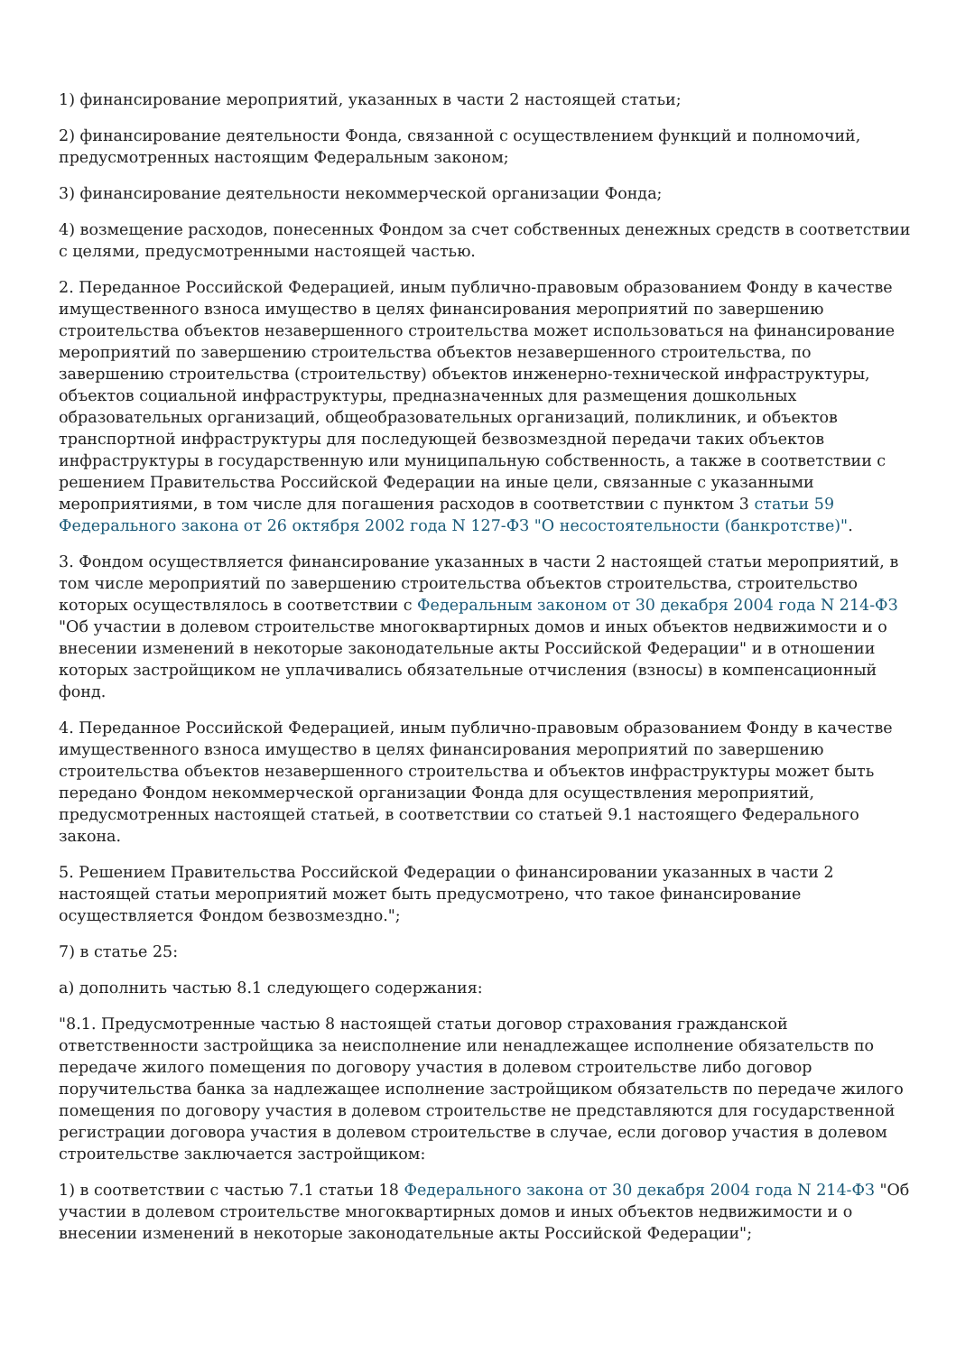1) финансирование мероприятий, указанных в части 2 настоящей статьи;
2) финансирование деятельности Фонда, связанной с осуществлением функций и полномочий, предусмотренных настоящим Федеральным законом;
3) финансирование деятельности некоммерческой организации Фонда;
4) возмещение расходов, понесенных Фондом за счет собственных денежных средств в соответствии с целями, предусмотренными настоящей частью.
2. Переданное Российской Федерацией, иным публично-правовым образованием Фонду в качестве имущественного взноса имущество в целях финансирования мероприятий по завершению строительства объектов незавершенного строительства может использоваться на финансирование мероприятий по завершению строительства объектов незавершенного строительства, по завершению строительства (строительству) объектов инженерно-технической инфраструктуры, объектов социальной инфраструктуры, предназначенных для размещения дошкольных образовательных организаций, общеобразовательных организаций, поликлиник, и объектов транспортной инфраструктуры для последующей безвозмездной передачи таких объектов инфраструктуры в государственную или муниципальную собственность, а также в соответствии с решением Правительства Российской Федерации на иные цели, связанные с указанными мероприятиями, в том числе для погашения расходов в соответствии с пунктом 3 статьи 59 Федерального закона от 26 октября 2002 года N 127-ФЗ "О несостоятельности (банкротстве)".
3. Фондом осуществляется финансирование указанных в части 2 настоящей статьи мероприятий, в том числе мероприятий по завершению строительства объектов строительства, строительство которых осуществлялось в соответствии с Федеральным законом от 30 декабря 2004 года N 214-ФЗ "Об участии в долевом строительстве многоквартирных домов и иных объектов недвижимости и о внесении изменений в некоторые законодательные акты Российской Федерации" и в отношении которых застройщиком не уплачивались обязательные отчисления (взносы) в компенсационный фонд.
4. Переданное Российской Федерацией, иным публично-правовым образованием Фонду в качестве имущественного взноса имущество в целях финансирования мероприятий по завершению строительства объектов незавершенного строительства и объектов инфраструктуры может быть передано Фондом некоммерческой организации Фонда для осуществления мероприятий, предусмотренных настоящей статьей, в соответствии со статьей 9.1 настоящего Федерального закона.
5. Решением Правительства Российской Федерации о финансировании указанных в части 2 настоящей статьи мероприятий может быть предусмотрено, что такое финансирование осуществляется Фондом безвозмездно.";
7) в статье 25:
а) дополнить частью 8.1 следующего содержания:
"8.1. Предусмотренные частью 8 настоящей статьи договор страхования гражданской ответственности застройщика за неисполнение или ненадлежащее исполнение обязательств по передаче жилого помещения по договору участия в долевом строительстве либо договор поручительства банка за надлежащее исполнение застройщиком обязательств по передаче жилого помещения по договору участия в долевом строительстве не представляются для государственной регистрации договора участия в долевом строительстве в случае, если договор участия в долевом строительстве заключается застройщиком:
1) в соответствии с частью 7.1 статьи 18 Федерального закона от 30 декабря 2004 года N 214-ФЗ "Об участии в долевом строительстве многоквартирных домов и иных объектов недвижимости и о внесении изменений в некоторые законодательные акты Российской Федерации";